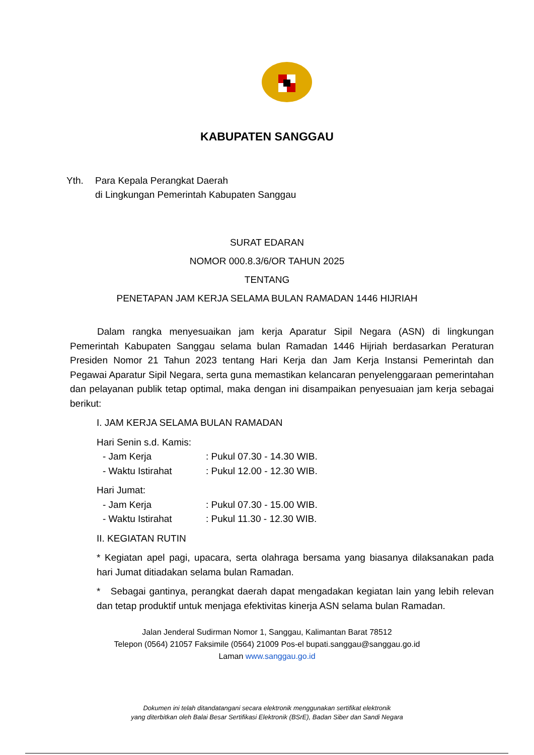KABUPATEN SANGGAU
Yth. Para Kepala Perangkat Daerah
di Lingkungan Pemerintah Kabupaten Sanggau
SURAT EDARAN
NOMOR 000.8.3/6/OR TAHUN 2025
TENTANG
PENETAPAN JAM KERJA SELAMA BULAN RAMADAN 1446 HIJRIAH
Dalam rangka menyesuaikan jam kerja Aparatur Sipil Negara (ASN) di lingkungan Pemerintah Kabupaten Sanggau selama bulan Ramadan 1446 Hijriah berdasarkan Peraturan Presiden Nomor 21 Tahun 2023 tentang Hari Kerja dan Jam Kerja Instansi Pemerintah dan Pegawai Aparatur Sipil Negara, serta guna memastikan kelancaran penyelenggaraan pemerintahan dan pelayanan publik tetap optimal, maka dengan ini disampaikan penyesuaian jam kerja sebagai berikut:
I. JAM KERJA SELAMA BULAN RAMADAN
Hari Senin s.d. Kamis:
- Jam Kerja: Pukul 07.30 - 14.30 WIB.
- Waktu Istirahat: Pukul 12.00 - 12.30 WIB.
Hari Jumat:
- Jam Kerja: Pukul 07.30 - 15.00 WIB.
- Waktu Istirahat: Pukul 11.30 - 12.30 WIB.
II. KEGIATAN RUTIN
* Kegiatan apel pagi, upacara, serta olahraga bersama yang biasanya dilaksanakan pada hari Jumat ditiadakan selama bulan Ramadan.
* Sebagai gantinya, perangkat daerah dapat mengadakan kegiatan lain yang lebih relevan dan tetap produktif untuk menjaga efektivitas kinerja ASN selama bulan Ramadan.
Jalan Jenderal Sudirman Nomor 1, Sanggau, Kalimantan Barat 78512
Telepon (0564) 21057 Faksimile (0564) 21009 Pos-el bupati.sanggau@sanggau.go.id
Laman www.sanggau.go.id
Dokumen ini telah ditandatangani secara elektronik menggunakan sertifikat elektronik
yang diterbitkan oleh Balai Besar Sertifikasi Elektronik (BSrE), Badan Siber dan Sandi Negara